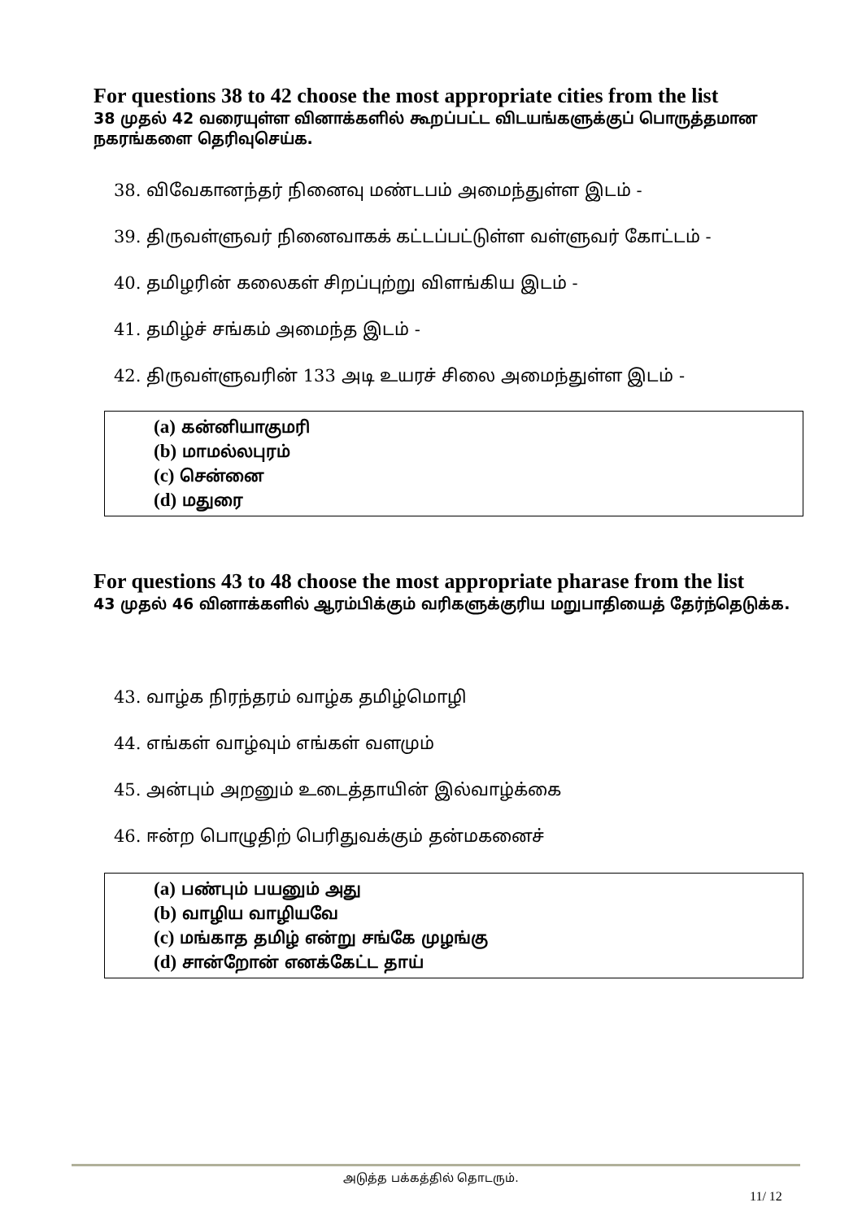For questions 38 to 42 choose the most appropriate cities from the list
38 முதல் 42 வரையுள்ள வினாக்களில் கூறப்பட்ட விடயங்களுக்குப் பொருத்தமான நகரங்களை தெரிவுசெய்க.
38. விவேகானந்தர் நினைவு மண்டபம் அமைந்துள்ள இடம் -
39. திருவள்ளுவர் நினைவாகக் கட்டப்பட்டுள்ள வள்ளுவர் கோட்டம் -
40. தமிழரின் கலைகள் சிறப்புற்று விளங்கிய இடம் -
41. தமிழ்ச் சங்கம் அமைந்த இடம் -
42. திருவள்ளுவரின் 133 அடி உயரச் சிலை அமைந்துள்ள இடம் -
(a) கன்னியாகுமரி
(b) மாமல்லபுரம்
(c) சென்னை
(d) மதுரை
For questions 43 to 48 choose the most appropriate pharase from the list
43 முதல் 46 வினாக்களில் ஆரம்பிக்கும் வரிகளுக்குரிய மறுபாதியைத் தேர்ந்தெடுக்க.
43. வாழ்க நிரந்தரம் வாழ்க தமிழ்மொழி
44. எங்கள் வாழ்வும் எங்கள் வளமும்
45. அன்பும் அறனும் உடைத்தாயின் இல்வாழ்க்கை
46. ஈன்ற பொழுதிற் பெரிதுவக்கும் தன்மகனைச்
(a) பண்பும் பயனும் அது
(b) வாழிய வாழியவே
(c) மங்காத தமிழ் என்று சங்கே முழங்கு
(d) சான்றோன் எனக்கேட்ட தாய்
அடுத்த பக்கத்தில் தொடரும்.
11/ 12